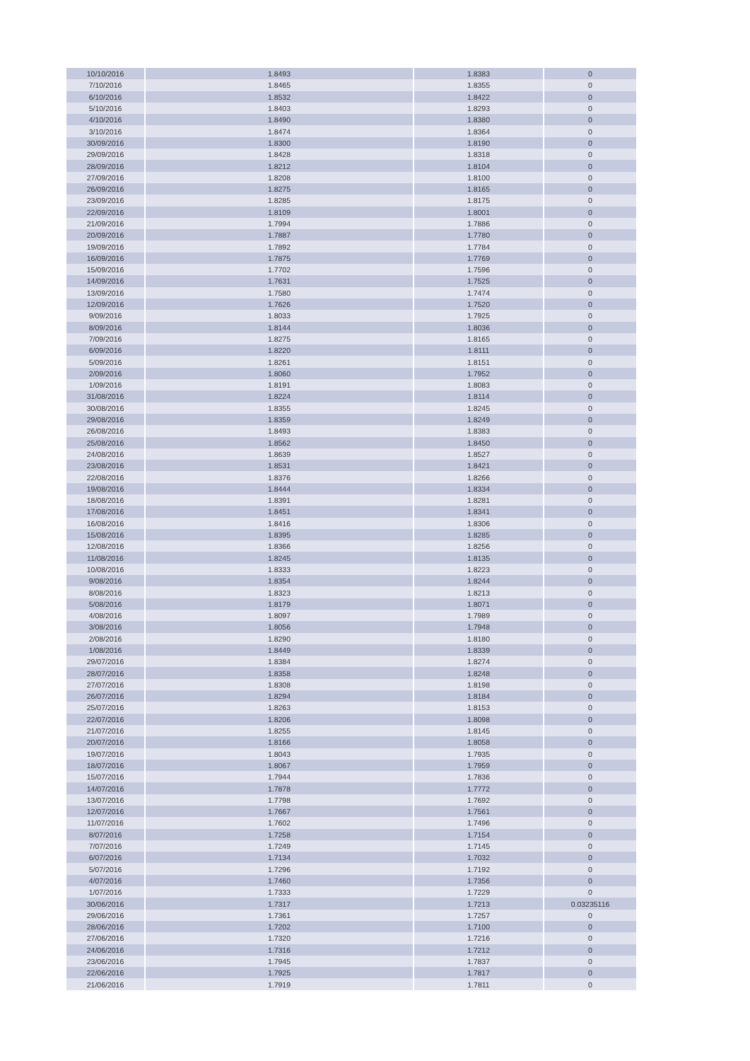| 10/10/2016 | 1.8493 | 1.8383 | 0 |
| 7/10/2016 | 1.8465 | 1.8355 | 0 |
| 6/10/2016 | 1.8532 | 1.8422 | 0 |
| 5/10/2016 | 1.8403 | 1.8293 | 0 |
| 4/10/2016 | 1.8490 | 1.8380 | 0 |
| 3/10/2016 | 1.8474 | 1.8364 | 0 |
| 30/09/2016 | 1.8300 | 1.8190 | 0 |
| 29/09/2016 | 1.8428 | 1.8318 | 0 |
| 28/09/2016 | 1.8212 | 1.8104 | 0 |
| 27/09/2016 | 1.8208 | 1.8100 | 0 |
| 26/09/2016 | 1.8275 | 1.8165 | 0 |
| 23/09/2016 | 1.8285 | 1.8175 | 0 |
| 22/09/2016 | 1.8109 | 1.8001 | 0 |
| 21/09/2016 | 1.7994 | 1.7886 | 0 |
| 20/09/2016 | 1.7887 | 1.7780 | 0 |
| 19/09/2016 | 1.7892 | 1.7784 | 0 |
| 16/09/2016 | 1.7875 | 1.7769 | 0 |
| 15/09/2016 | 1.7702 | 1.7596 | 0 |
| 14/09/2016 | 1.7631 | 1.7525 | 0 |
| 13/09/2016 | 1.7580 | 1.7474 | 0 |
| 12/09/2016 | 1.7626 | 1.7520 | 0 |
| 9/09/2016 | 1.8033 | 1.7925 | 0 |
| 8/09/2016 | 1.8144 | 1.8036 | 0 |
| 7/09/2016 | 1.8275 | 1.8165 | 0 |
| 6/09/2016 | 1.8220 | 1.8111 | 0 |
| 5/09/2016 | 1.8261 | 1.8151 | 0 |
| 2/09/2016 | 1.8060 | 1.7952 | 0 |
| 1/09/2016 | 1.8191 | 1.8083 | 0 |
| 31/08/2016 | 1.8224 | 1.8114 | 0 |
| 30/08/2016 | 1.8355 | 1.8245 | 0 |
| 29/08/2016 | 1.8359 | 1.8249 | 0 |
| 26/08/2016 | 1.8493 | 1.8383 | 0 |
| 25/08/2016 | 1.8562 | 1.8450 | 0 |
| 24/08/2016 | 1.8639 | 1.8527 | 0 |
| 23/08/2016 | 1.8531 | 1.8421 | 0 |
| 22/08/2016 | 1.8376 | 1.8266 | 0 |
| 19/08/2016 | 1.8444 | 1.8334 | 0 |
| 18/08/2016 | 1.8391 | 1.8281 | 0 |
| 17/08/2016 | 1.8451 | 1.8341 | 0 |
| 16/08/2016 | 1.8416 | 1.8306 | 0 |
| 15/08/2016 | 1.8395 | 1.8285 | 0 |
| 12/08/2016 | 1.8366 | 1.8256 | 0 |
| 11/08/2016 | 1.8245 | 1.8135 | 0 |
| 10/08/2016 | 1.8333 | 1.8223 | 0 |
| 9/08/2016 | 1.8354 | 1.8244 | 0 |
| 8/08/2016 | 1.8323 | 1.8213 | 0 |
| 5/08/2016 | 1.8179 | 1.8071 | 0 |
| 4/08/2016 | 1.8097 | 1.7989 | 0 |
| 3/08/2016 | 1.8056 | 1.7948 | 0 |
| 2/08/2016 | 1.8290 | 1.8180 | 0 |
| 1/08/2016 | 1.8449 | 1.8339 | 0 |
| 29/07/2016 | 1.8384 | 1.8274 | 0 |
| 28/07/2016 | 1.8358 | 1.8248 | 0 |
| 27/07/2016 | 1.8308 | 1.8198 | 0 |
| 26/07/2016 | 1.8294 | 1.8184 | 0 |
| 25/07/2016 | 1.8263 | 1.8153 | 0 |
| 22/07/2016 | 1.8206 | 1.8098 | 0 |
| 21/07/2016 | 1.8255 | 1.8145 | 0 |
| 20/07/2016 | 1.8166 | 1.8058 | 0 |
| 19/07/2016 | 1.8043 | 1.7935 | 0 |
| 18/07/2016 | 1.8067 | 1.7959 | 0 |
| 15/07/2016 | 1.7944 | 1.7836 | 0 |
| 14/07/2016 | 1.7878 | 1.7772 | 0 |
| 13/07/2016 | 1.7798 | 1.7692 | 0 |
| 12/07/2016 | 1.7667 | 1.7561 | 0 |
| 11/07/2016 | 1.7602 | 1.7496 | 0 |
| 8/07/2016 | 1.7258 | 1.7154 | 0 |
| 7/07/2016 | 1.7249 | 1.7145 | 0 |
| 6/07/2016 | 1.7134 | 1.7032 | 0 |
| 5/07/2016 | 1.7296 | 1.7192 | 0 |
| 4/07/2016 | 1.7460 | 1.7356 | 0 |
| 1/07/2016 | 1.7333 | 1.7229 | 0 |
| 30/06/2016 | 1.7317 | 1.7213 | 0.03235116 |
| 29/06/2016 | 1.7361 | 1.7257 | 0 |
| 28/06/2016 | 1.7202 | 1.7100 | 0 |
| 27/06/2016 | 1.7320 | 1.7216 | 0 |
| 24/06/2016 | 1.7316 | 1.7212 | 0 |
| 23/06/2016 | 1.7945 | 1.7837 | 0 |
| 22/06/2016 | 1.7925 | 1.7817 | 0 |
| 21/06/2016 | 1.7919 | 1.7811 | 0 |